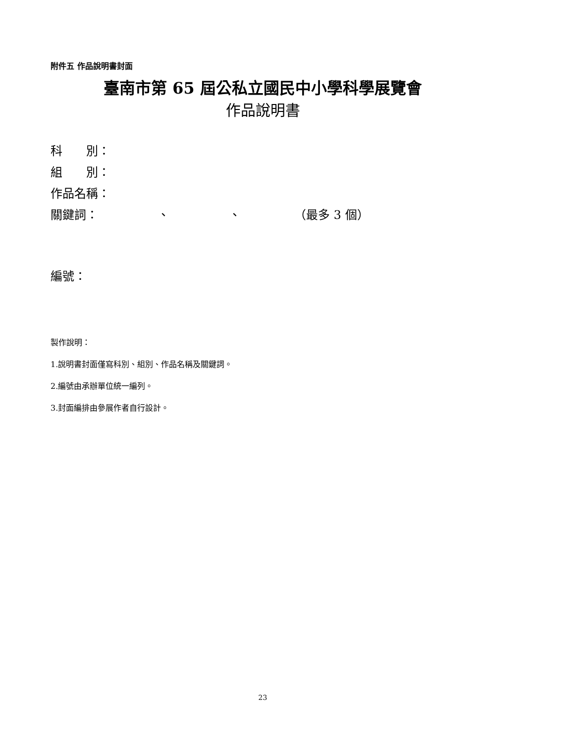附件五 作品說明書封面
臺南市第 65 屆公私立國民中小學科學展覽會
作品說明書
科　　別：
組　　別：
作品名稱：
關鍵詞：　　　　　、　　　　　、　　　　　（最多 3 個）
編號：
製作說明：
1.說明書封面僅寫科別、組別、作品名稱及關鍵詞。
2.編號由承辦單位統一編列。
3.封面編排由參展作者自行設計。
23